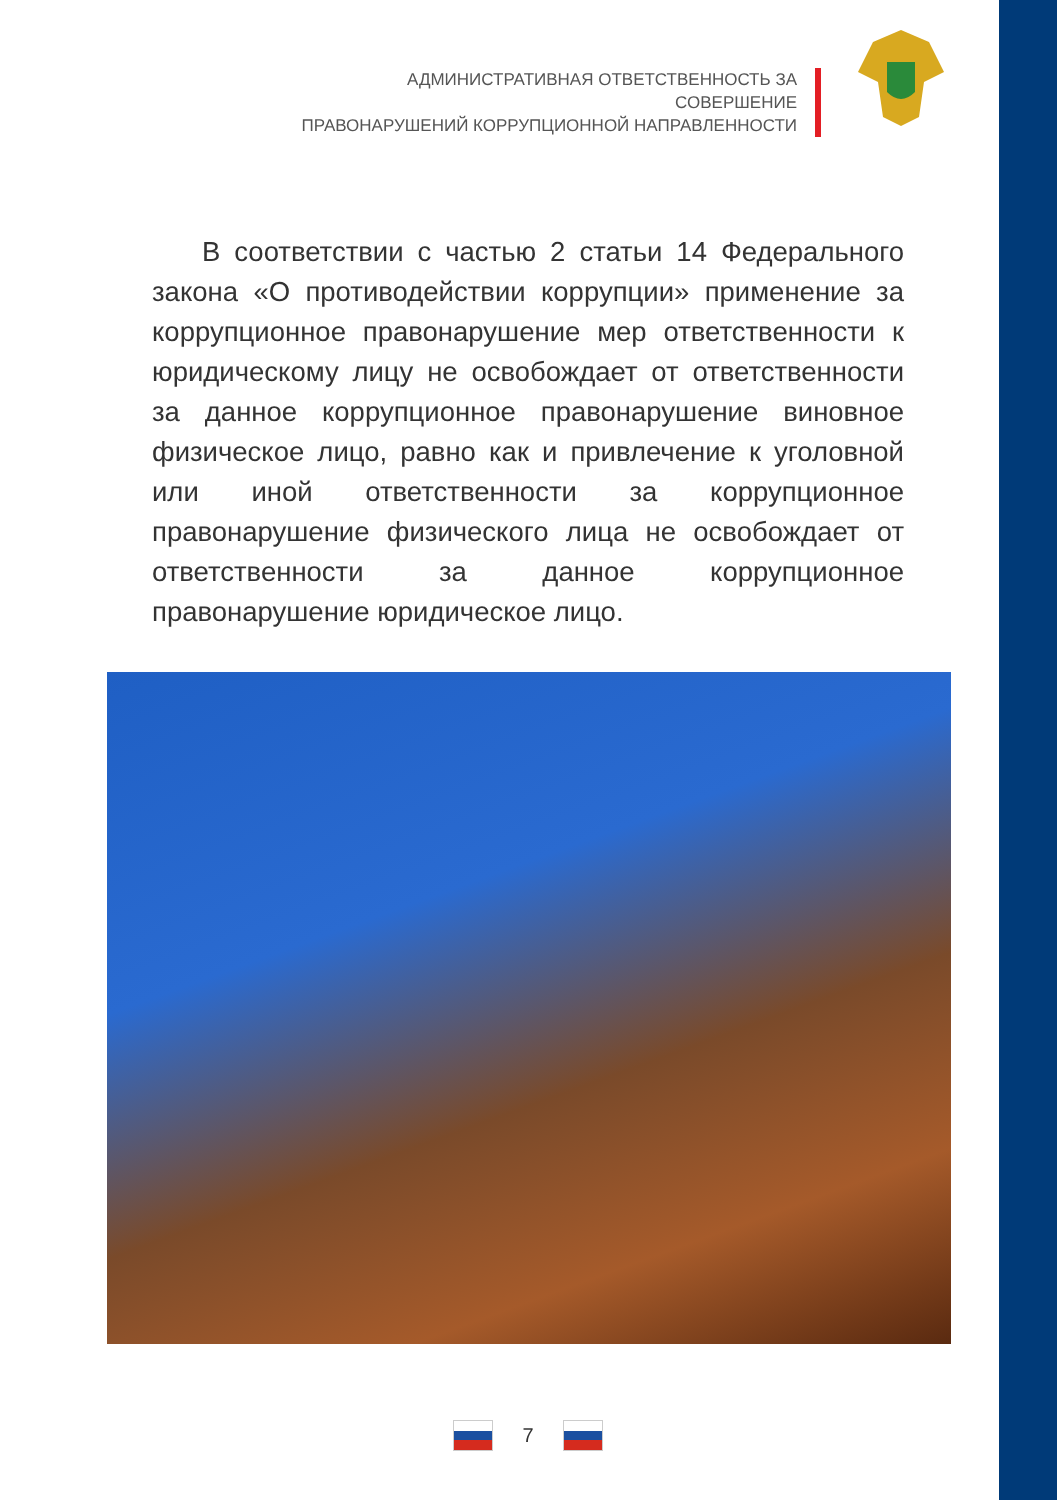АДМИНИСТРАТИВНАЯ ОТВЕТСТВЕННОСТЬ ЗА СОВЕРШЕНИЕ
ПРАВОНАРУШЕНИЙ КОРРУПЦИОННОЙ НАПРАВЛЕННОСТИ
В соответствии с частью 2 статьи 14 Федерального закона «О противодействии коррупции» применение за коррупционное правонарушение мер ответственности к юридическому лицу не освобождает от ответственности за данное коррупционное правонарушение виновное физическое лицо, равно как и привлечение к уголовной или иной ответственности за коррупционное правонарушение физического лица не освобождает от ответственности за данное коррупционное правонарушение юридическое лицо.
7